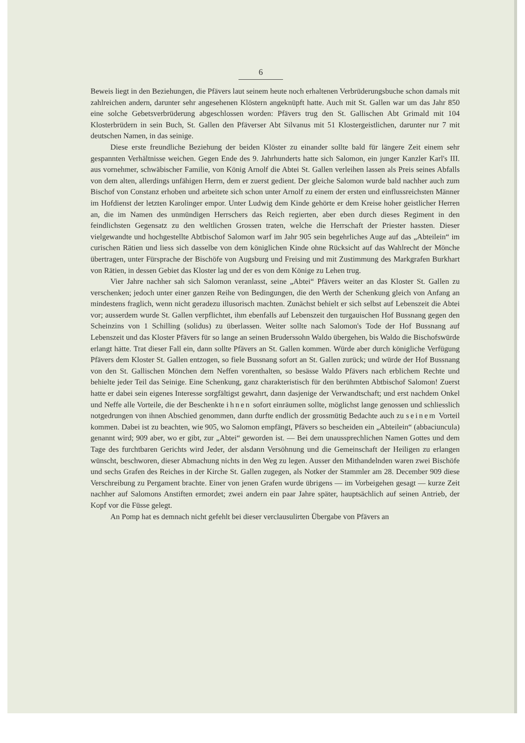6
Beweis liegt in den Beziehungen, die Pfävers laut seinem heute noch erhaltenen Verbrüderungs­buche schon damals mit zahlreichen andern, darunter sehr angesehenen Klöstern angeknüpft hatte. Auch mit St. Gallen war um das Jahr 850 eine solche Gebetsverbrüderung abgeschlossen worden: Pfävers trug den St. Gallischen Abt Grimald mit 104 Klosterbrüdern in sein Buch, St. Gallen den Pfäverser Abt Silvanus mit 51 Klostergeistlichen, darunter nur 7 mit deutschen Namen, in das seinige.
Diese erste freundliche Beziehung der beiden Klöster zu einander sollte bald für längere Zeit einem sehr gespannten Verhältnisse weichen. Gegen Ende des 9. Jahrhunderts hatte sich Salomon, ein junger Kanzler Karl's III. aus vornehmer, schwäbischer Familie, von König Arnolf die Abtei St. Gallen verleihen lassen als Preis seines Abfalls von dem alten, allerdings unfähigen Herrn, dem er zuerst gedient. Der gleiche Salomon wurde bald nachher auch zum Bischof von Constanz er­hoben und arbeitete sich schon unter Arnolf zu einem der ersten und einflussreichsten Männer im Hofdienst der letzten Karolinger empor. Unter Ludwig dem Kinde gehörte er dem Kreise hoher geistlicher Herren an, die im Namen des unmündigen Herrschers das Reich regierten, aber eben durch dieses Regiment in den feindlichsten Gegensatz zu den weltlichen Grossen traten, welche die Herrschaft der Priester hassten. Dieser vielgewandte und hochgestellte Abtbischof Salomon warf im Jahr 905 sein begehrliches Auge auf das „Abteilein“ im curischen Rätien und liess sich das­selbe von dem königlichen Kinde ohne Rücksicht auf das Wahlrecht der Mönche übertragen, unter Fürsprache der Bischöfe von Augsburg und Freising und mit Zustimmung des Markgrafen Burk­hart von Rätien, in dessen Gebiet das Kloster lag und der es von dem Könige zu Lehen trug.
Vier Jahre nachher sah sich Salomon veranlasst, seine „Abtei“ Pfävers weiter an das Kloster St. Gallen zu verschenken; jedoch unter einer ganzen Reihe von Bedingungen, die den Werth der Schenkung gleich von Anfang an mindestens fraglich, wenn nicht geradezu illusorisch machten. Zunächst behielt er sich selbst auf Lebenszeit die Abtei vor; ausserdem wurde St. Gallen verpflichtet, ihm ebenfalls auf Lebenszeit den turgauischen Hof Bussnang gegen den Scheinzins von 1 Schil­ling (solidus) zu überlassen. Weiter sollte nach Salomon's Tode der Hof Bussnang auf Lebenszeit und das Kloster Pfävers für so lange an seinen Bruderssohn Waldo übergehen, bis Waldo die Bischofswürde erlangt hätte. Trat dieser Fall ein, dann sollte Pfävers an St. Gallen kommen. Würde aber durch königliche Verfügung Pfävers dem Kloster St. Gallen entzogen, so fiele Buss­nang sofort an St. Gallen zurück; und würde der Hof Bussnang von den St. Gallischen Mönchen dem Neffen vorenthalten, so besässe Waldo Pfävers nach erblichem Rechte und behielte jeder Teil das Seinige. Eine Schenkung, ganz charakteristisch für den berühmten Abtbischof Salomon! Zuerst hatte er dabei sein eigenes Interesse sorgfältigst gewahrt, dann dasjenige der Verwandtschaft; und erst nachdem Onkel und Neffe alle Vorteile, die der Beschenkte ihnen sofort einräumen sollte, möglichst lange genossen und schliesslich notgedrungen von ihnen Abschied genommen, dann durfte endlich der grossmütig Bedachte auch zu seinem Vorteil kommen. Dabei ist zu beachten, wie 905, wo Salomon empfängt, Pfävers so bescheiden ein „Abteilein“ (abbaciuncula) genannt wird; 909 aber, wo er gibt, zur „Abtei“ geworden ist. — Bei dem unaussprechlichen Namen Gottes und dem Tage des furchtbaren Gerichts wird Jeder, der alsdann Versöhnung und die Gemeinschaft der Heiligen zu erlangen wünscht, beschworen, dieser Abmachung nichts in den Weg zu legen. Ausser den Mithandelnden waren zwei Bischöfe und sechs Grafen des Reiches in der Kirche St. Gallen zugegen, als Notker der Stammler am 28. December 909 diese Verschreibung zu Pergament brachte. Einer von jenen Grafen wurde übrigens — im Vorbeigehen gesagt — kurze Zeit nachher auf Salomons Anstiften ermordet; zwei andern ein paar Jahre später, hauptsächlich auf seinen Antrieb, der Kopf vor die Füsse gelegt.
An Pomp hat es demnach nicht gefehlt bei dieser verclausulirten Übergabe von Pfävers an